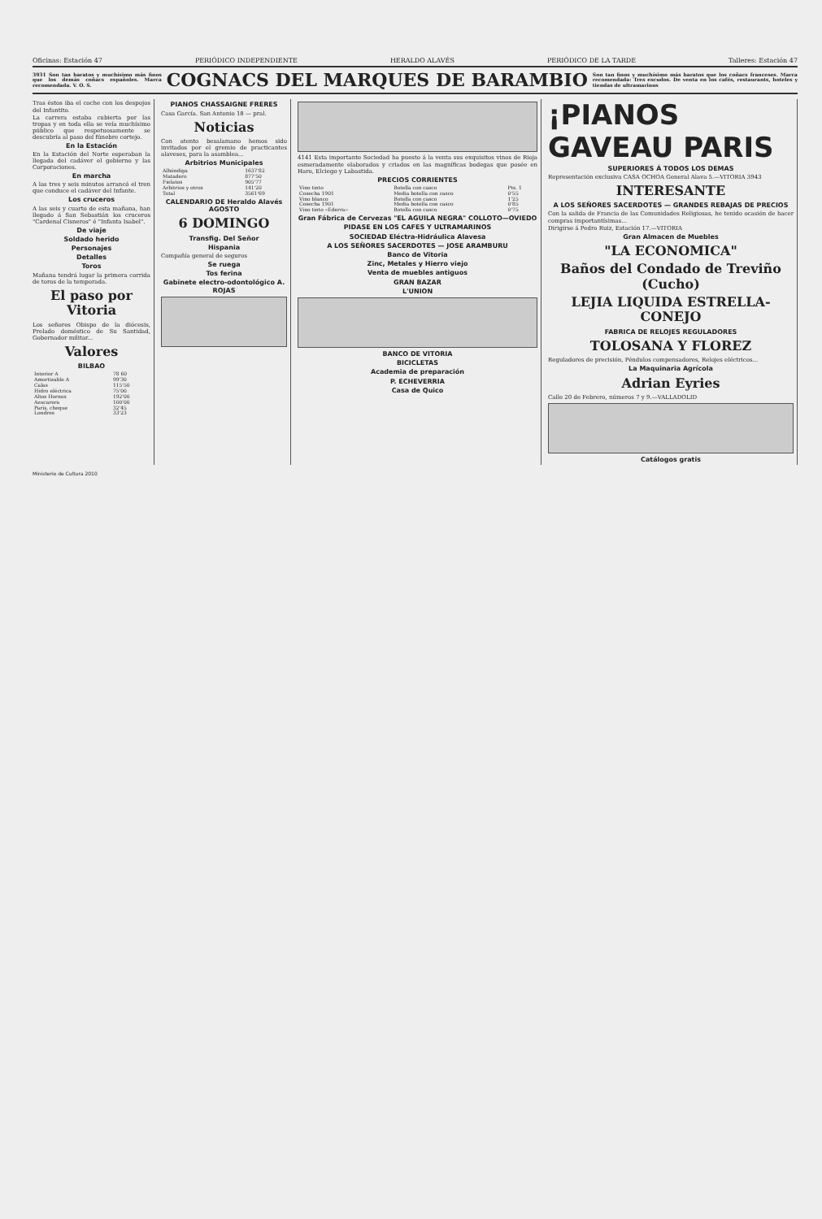Oficinas: Estación 47 PERIÓDICO INDEPENDIENTE HERALDO ALAVÉS PERIÓDICO DE LA TARDE Talleres: Estación 47
3931 Son tan baratos y muchísimo más finos que los demás coñacs españoles. Marca recomendada. V. O. S.
COGNACS DEL MARQUES DE BARAMBIO
Son tan finos y muchísimo más baratos que los coñacs franceses. Marca recomendada: Tres escudos. De venta en los cafés, restaurants, hoteles y tiendas de ultramarinos
Tras éstos iba el coche con los despojos del Infantito.
La carrera estaba cubierta por las tropas y en toda ella se veía muchísimo público que respetuosamente se descubría al paso del fúnebre cortejo.
En la Estación
En la Estación del Norte esperaban la llegada del cadáver el gobierno y las Corporaciones.
En marcha
A las tres y seis minutos arrancó el tren que conduce el cadáver del Infante.
Los cruceros
A las seis y cuarto de esta mañana, han llegado á San Sebastián los cruceros "Cardenal Cisneros" é "Infanta Isabel".
De viaje
Soldado herido
Personajes
Detalles
Toros
Mañana tendrá lugar la primera corrida de toros de la temporada.
El paso por Vitoria
Los señores Obispo de la diócesis, Prelado doméstico de Su Santidad, Gobernador militar...
Valores
BILBAO
| Interior A | 78 60 |
| Amortizable A | 99'30 |
| Calas | 115'50 |
| Hidro eléctrica | 75'00 |
| Altos Hornos | 192'00 |
| Azucarera | 100'00 |
| París, cheque | 32'45 |
| Londres | 33'23 |
PIANOS CHASSAIGNE FRERES
Casa García. San Antonio 18 — pral.
Noticias
Con atento besalamano hemos sido invitados por el gremio de practicantes alaveses, para la asamblea...
Arbitrios Municipales
| Alhóndiga | 1637'82 |
| Matadero | 877'50 |
| Fielatos | 905'77 |
| Arbitrios y otros | 141'20 |
| Total | 3561'69 |
CALENDARIO DE Heraldo Alavés AGOSTO
6 DOMINGO
Transfig. Del Señor
Hispania
Compañía general de seguros
Se ruega
Tos ferina
Gabinete electro-odontológico A. ROJAS
4141 Esta importante Sociedad ha puesto á la venta sus exquisitos vinos de Rioja esmeradamente elaborados y criados en las magníficas bodegas que posée en Haro, Elciego y Labastida.
PRECIOS CORRIENTES
| Vino tinto | Botella con casco | Pts. 1 |
| Cosecha 1901 | Media botella con casco | 0'55 |
| Vino blanco | Botella con casco | 1'25 |
| Cosecha 1901 | Media botella con casco | 0'85 |
| Vino tinto «Ederra» | Botella con casco | 0'75 |
Gran Fábrica de Cervezas "EL AGUILA NEGRA" COLLOTO—OVIEDO
PIDASE EN LOS CAFES Y ULTRAMARINOS
SOCIEDAD Eléctra-Hidráulica Alavesa
A LOS SEÑORES SACERDOTES — JOSE ARAMBURU
Banco de Vitoria
Zinc, Metales y Hierro viejo
Venta de muebles antiguos
GRAN BAZAR
L'UNION
BANCO DE VITORIA
BICICLETAS
Academia de preparación
P. ECHEVERRIA
Casa de Quico
¡PIANOS GAVEAU PARIS
SUPERIORES Á TODOS LOS DEMAS
Representación exclusiva CASA OCHOA General Alava 5.—VITORIA 3943
INTERESANTE
A LOS SEÑORES SACERDOTES — GRANDES REBAJAS DE PRECIOS
Con la salida de Francia de las Comunidades Religiosas, he tenido ocasión de hacer compras importantísimas...
Dirigirse á Pedro Ruiz, Estación 17.—VITORIA
Gran Almacen de Muebles
"LA ECONOMICA"
Baños del Condado de Treviño (Cucho)
LEJIA LIQUIDA ESTRELLA-CONEJO
FABRICA DE RELOJES REGULADORES
TOLOSANA Y FLOREZ
Reguladores de precisión, Péndulos compensadores, Relojes eléctricos...
La Maquinaria Agrícola
Adrian Eyries
Calle 20 de Febrero, números 7 y 9.—VALLADOLID
Catálogos gratis
Ministerio de Cultura 2010